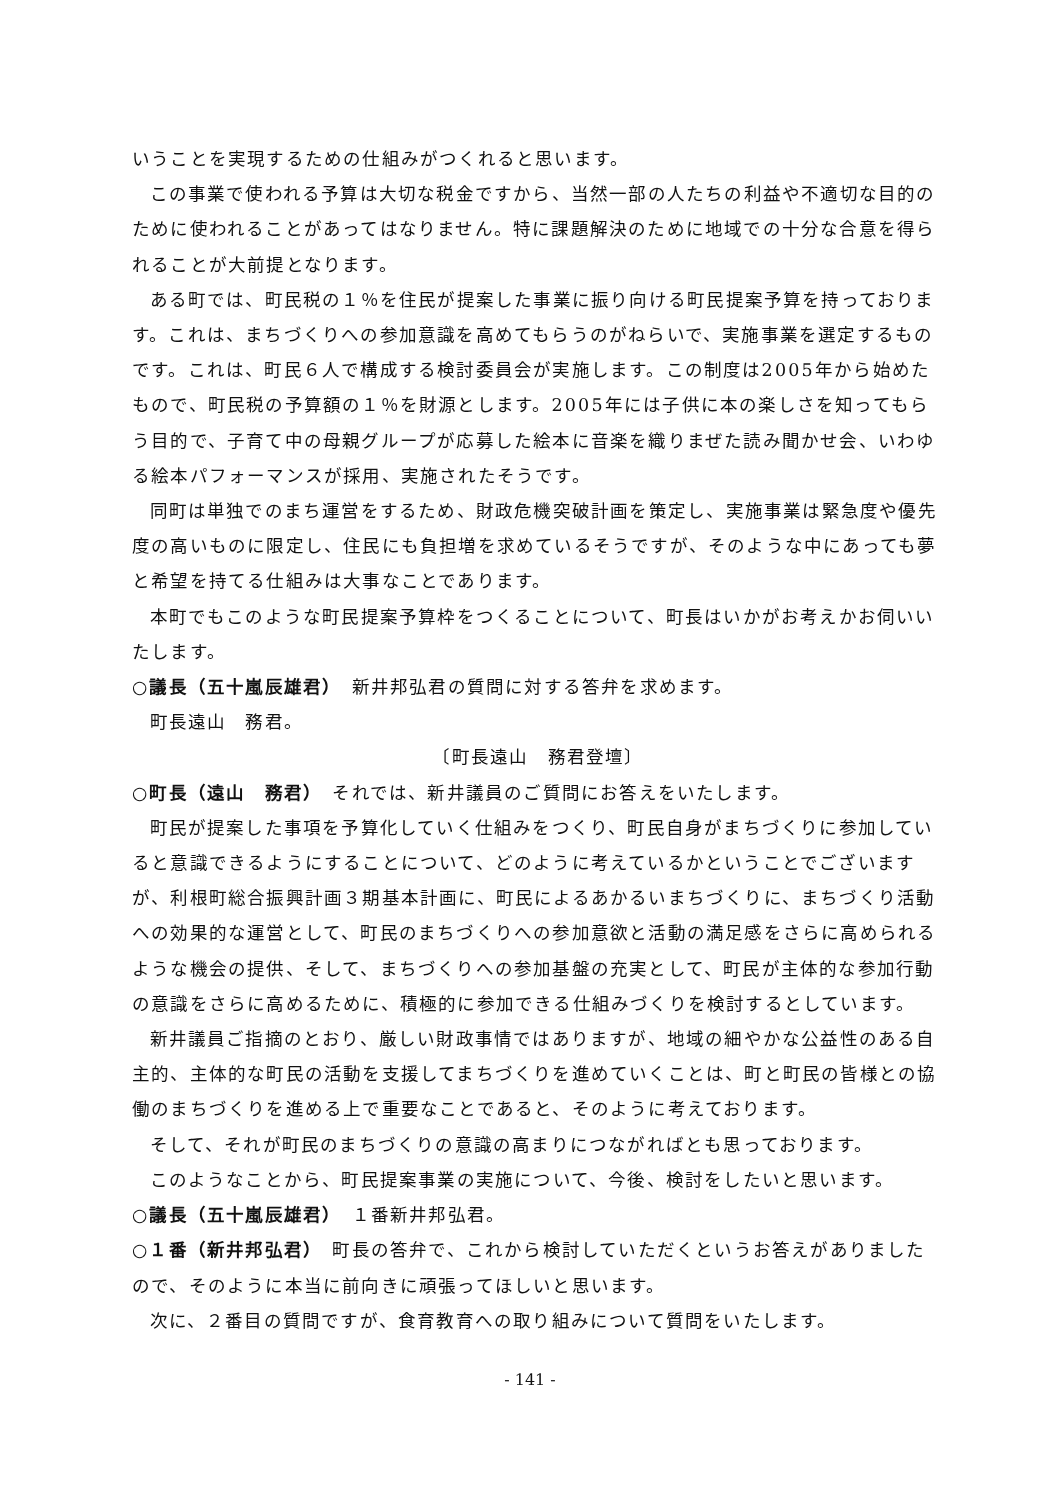いうことを実現するための仕組みがつくれると思います。
この事業で使われる予算は大切な税金ですから、当然一部の人たちの利益や不適切な目的のために使われることがあってはなりません。特に課題解決のために地域での十分な合意を得られることが大前提となります。
ある町では、町民税の１％を住民が提案した事業に振り向ける町民提案予算を持っております。これは、まちづくりへの参加意識を高めてもらうのがねらいで、実施事業を選定するものです。これは、町民６人で構成する検討委員会が実施します。この制度は2005年から始めたもので、町民税の予算額の１％を財源とします。2005年には子供に本の楽しさを知ってもらう目的で、子育て中の母親グループが応募した絵本に音楽を織りまぜた読み聞かせ会、いわゆる絵本パフォーマンスが採用、実施されたそうです。
同町は単独でのまち運営をするため、財政危機突破計画を策定し、実施事業は緊急度や優先度の高いものに限定し、住民にも負担増を求めているそうですが、そのような中にあっても夢と希望を持てる仕組みは大事なことであります。
本町でもこのような町民提案予算枠をつくることについて、町長はいかがお考えかお伺いいたします。
○議長（五十嵐辰雄君）　新井邦弘君の質問に対する答弁を求めます。
町長遠山　務君。
〔町長遠山　務君登壇〕
○町長（遠山　務君）　それでは、新井議員のご質問にお答えをいたします。
町民が提案した事項を予算化していく仕組みをつくり、町民自身がまちづくりに参加していると意識できるようにすることについて、どのように考えているかということでございますが、利根町総合振興計画３期基本計画に、町民によるあかるいまちづくりに、まちづくり活動への効果的な運営として、町民のまちづくりへの参加意欲と活動の満足感をさらに高められるような機会の提供、そして、まちづくりへの参加基盤の充実として、町民が主体的な参加行動の意識をさらに高めるために、積極的に参加できる仕組みづくりを検討するとしています。
新井議員ご指摘のとおり、厳しい財政事情ではありますが、地域の細やかな公益性のある自主的、主体的な町民の活動を支援してまちづくりを進めていくことは、町と町民の皆様との協働のまちづくりを進める上で重要なことであると、そのように考えております。
そして、それが町民のまちづくりの意識の高まりにつながればとも思っております。
このようなことから、町民提案事業の実施について、今後、検討をしたいと思います。
○議長（五十嵐辰雄君）　１番新井邦弘君。
○１番（新井邦弘君）　町長の答弁で、これから検討していただくというお答えがありましたので、そのように本当に前向きに頑張ってほしいと思います。
次に、２番目の質問ですが、食育教育への取り組みについて質問をいたします。
- 141 -